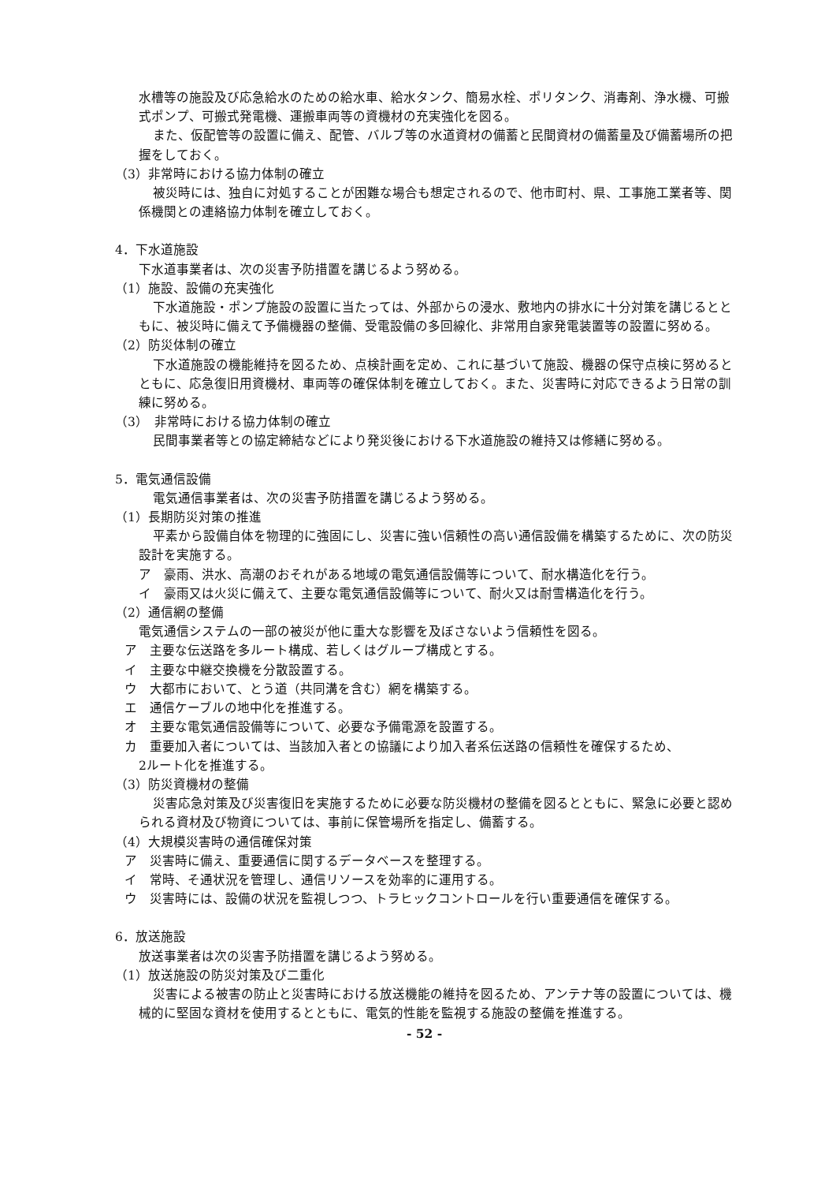水槽等の施設及び応急給水のための給水車、給水タンク、簡易水栓、ポリタンク、消毒剤、浄水機、可搬式ポンプ、可搬式発電機、運搬車両等の資機材の充実強化を図る。
また、仮配管等の設置に備え、配管、バルブ等の水道資材の備蓄と民間資材の備蓄量及び備蓄場所の把握をしておく。
（3）非常時における協力体制の確立
被災時には、独自に対処することが困難な場合も想定されるので、他市町村、県、工事施工業者等、関係機関との連絡協力体制を確立しておく。
4．下水道施設
下水道事業者は、次の災害予防措置を講じるよう努める。
（1）施設、設備の充実強化
下水道施設・ポンプ施設の設置に当たっては、外部からの浸水、敷地内の排水に十分対策を講じるとともに、被災時に備えて予備機器の整備、受電設備の多回線化、非常用自家発電装置等の設置に努める。
（2）防災体制の確立
下水道施設の機能維持を図るため、点検計画を定め、これに基づいて施設、機器の保守点検に努めるとともに、応急復旧用資機材、車両等の確保体制を確立しておく。また、災害時に対応できるよう日常の訓練に努める。
（3）　非常時における協力体制の確立
民間事業者等との協定締結などにより発災後における下水道施設の維持又は修繕に努める。
5．電気通信設備
電気通信事業者は、次の災害予防措置を講じるよう努める。
（1）長期防災対策の推進
平素から設備自体を物理的に強固にし、災害に強い信頼性の高い通信設備を構築するために、次の防災設計を実施する。
ア　豪雨、洪水、高潮のおそれがある地域の電気通信設備等について、耐水構造化を行う。
イ　豪雨又は火災に備えて、主要な電気通信設備等について、耐火又は耐雪構造化を行う。
（2）通信網の整備
電気通信システムの一部の被災が他に重大な影響を及ぼさないよう信頼性を図る。
ア　主要な伝送路を多ルート構成、若しくはグループ構成とする。
イ　主要な中継交換機を分散設置する。
ウ　大都市において、とう道（共同溝を含む）網を構築する。
エ　通信ケーブルの地中化を推進する。
オ　主要な電気通信設備等について、必要な予備電源を設置する。
カ　重要加入者については、当該加入者との協議により加入者系伝送路の信頼性を確保するため、
2ルート化を推進する。
（3）防災資機材の整備
災害応急対策及び災害復旧を実施するために必要な防災機材の整備を図るとともに、緊急に必要と認められる資材及び物資については、事前に保管場所を指定し、備蓄する。
（4）大規模災害時の通信確保対策
ア　災害時に備え、重要通信に関するデータベースを整理する。
イ　常時、そ通状況を管理し、通信リソースを効率的に運用する。
ウ　災害時には、設備の状況を監視しつつ、トラヒックコントロールを行い重要通信を確保する。
6．放送施設
放送事業者は次の災害予防措置を講じるよう努める。
（1）放送施設の防災対策及び二重化
災害による被害の防止と災害時における放送機能の維持を図るため、アンテナ等の設置については、機械的に堅固な資材を使用するとともに、電気的性能を監視する施設の整備を推進する。
- 52 -